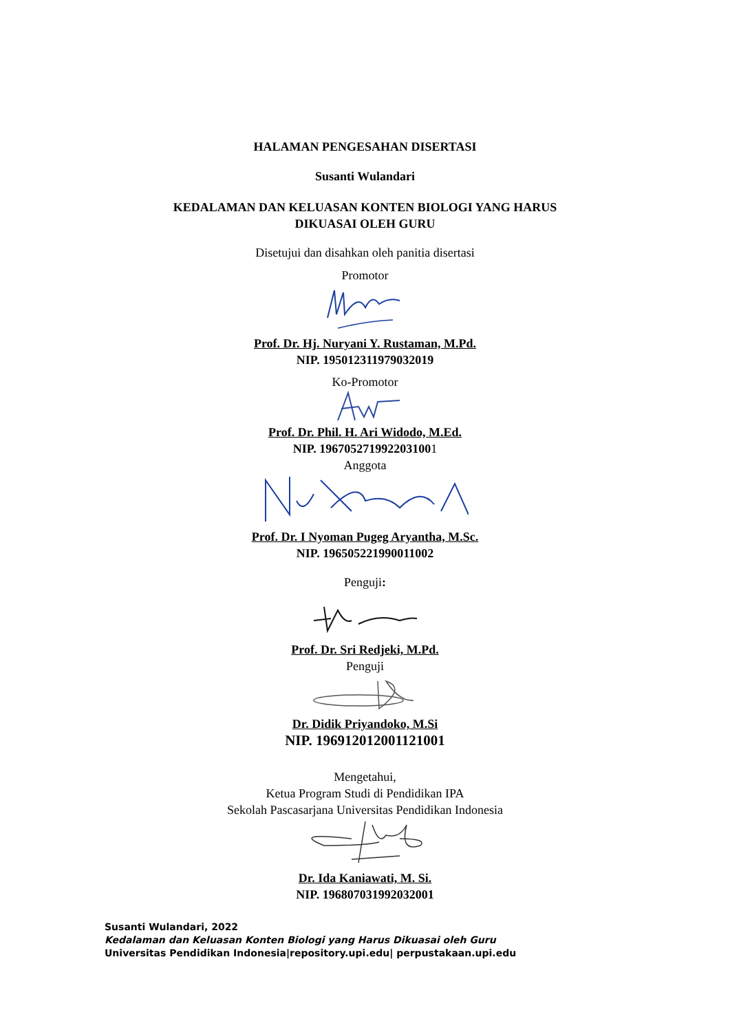HALAMAN PENGESAHAN DISERTASI
Susanti Wulandari
KEDALAMAN DAN KELUASAN KONTEN BIOLOGI YANG HARUS
DIKUASAI OLEH GURU
Disetujui dan disahkan oleh panitia disertasi
Promotor
Prof. Dr. Hj. Nuryani Y. Rustaman, M.Pd.
NIP. 195012311979032019
Ko-Promotor
Prof. Dr. Phil. H. Ari Widodo, M.Ed.
NIP. 1967052719922031001
Anggota
Prof. Dr. I Nyoman Pugeg Aryantha, M.Sc.
NIP. 196505221990011002
Penguji:
Prof. Dr. Sri Redjeki, M.Pd.
Penguji
Dr. Didik Priyandoko, M.Si
NIP. 196912012001121001
Mengetahui,
Ketua Program Studi di Pendidikan IPA
Sekolah Pascasarjana Universitas Pendidikan Indonesia
Dr. Ida Kaniawati, M. Si.
NIP. 196807031992032001
Susanti Wulandari, 2022
Kedalaman dan Keluasan Konten Biologi yang Harus Dikuasai oleh Guru
Universitas Pendidikan Indonesia|repository.upi.edu| perpustakaan.upi.edu